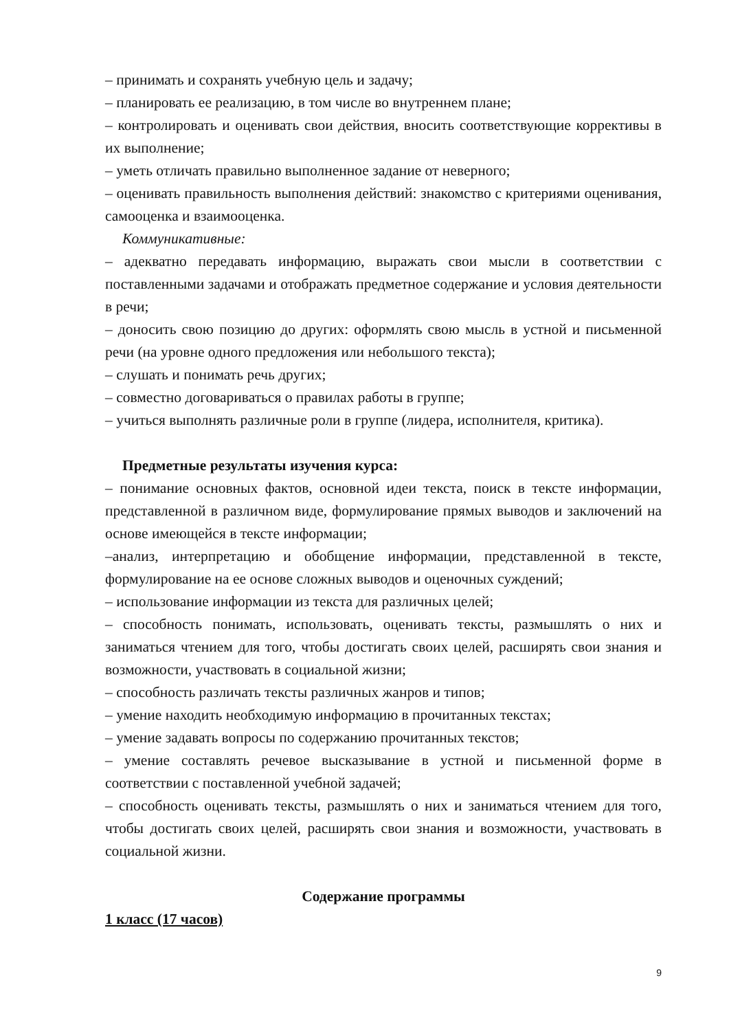– принимать и сохранять учебную цель и задачу;
– планировать ее реализацию, в том числе во внутреннем плане;
– контролировать и оценивать свои действия, вносить соответствующие коррективы в их выполнение;
– уметь отличать правильно выполненное задание от неверного;
– оценивать правильность выполнения действий: знакомство с критериями оценивания, самооценка и взаимооценка.
Коммуникативные:
– адекватно передавать информацию, выражать свои мысли в соответствии с поставленными задачами и отображать предметное содержание и условия деятельности в речи;
– доносить свою позицию до других: оформлять свою мысль в устной и письменной речи (на уровне одного предложения или небольшого текста);
– слушать и понимать речь других;
– совместно договариваться о правилах работы в группе;
– учиться выполнять различные роли в группе (лидера, исполнителя, критика).
Предметные результаты изучения курса:
– понимание основных фактов, основной идеи текста, поиск в тексте информации, представленной в различном виде, формулирование прямых выводов и заключений на основе имеющейся в тексте информации;
–анализ, интерпретацию и обобщение информации, представленной в тексте, формулирование на ее основе сложных выводов и оценочных суждений;
– использование информации из текста для различных целей;
– способность понимать, использовать, оценивать тексты, размышлять о них и заниматься чтением для того, чтобы достигать своих целей, расширять свои знания и возможности, участвовать в социальной жизни;
– способность различать тексты различных жанров и типов;
– умение находить необходимую информацию в прочитанных текстах;
– умение задавать вопросы по содержанию прочитанных текстов;
– умение составлять речевое высказывание в устной и письменной форме в соответствии с поставленной учебной задачей;
– способность оценивать тексты, размышлять о них и заниматься чтением для того, чтобы достигать своих целей, расширять свои знания и возможности, участвовать в социальной жизни.
Содержание программы
1 класс (17 часов)
9